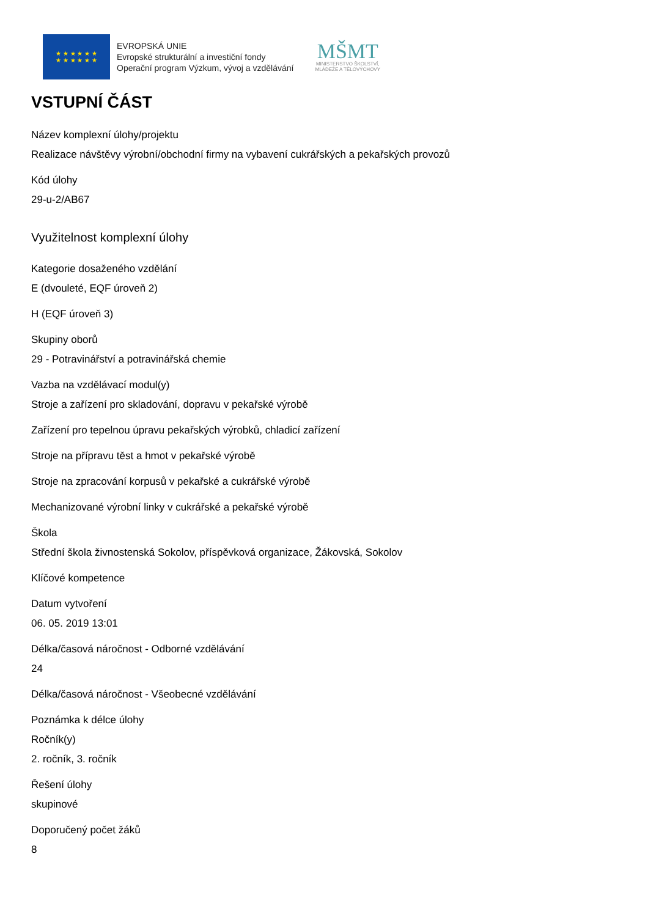★ ★ ★ ★ ★ ★
★ ★ ★ ★ ★ ★
EVROPSKÁ UNIE
Evropské strukturální a investiční fondy
Operační program Výzkum, vývoj a vzdělávání
MŠMT
MINISTERSTVO ŠKOLSTVÍ,
MLÁDEŽE A TĚLOVÝCHOVY
VSTUPNÍ ČÁST
Název komplexní úlohy/projektu
Realizace návštěvy výrobní/obchodní firmy na vybavení cukrářských a pekařských provozů
Kód úlohy
29-u-2/AB67
Využitelnost komplexní úlohy
Kategorie dosaženého vzdělání
E (dvouleté, EQF úroveň 2)
H (EQF úroveň 3)
Skupiny oborů
29 - Potravinářství a potravinářská chemie
Vazba na vzdělávací modul(y)
Stroje a zařízení pro skladování, dopravu v pekařské výrobě
Zařízení pro tepelnou úpravu pekařských výrobků, chladicí zařízení
Stroje na přípravu těst a hmot v pekařské výrobě
Stroje na zpracování korpusů v pekařské a cukrářské výrobě
Mechanizované výrobní linky v cukrářské a pekařské výrobě
Škola
Střední škola živnostenská Sokolov, příspěvková organizace, Žákovská, Sokolov
Klíčové kompetence
Datum vytvoření
06. 05. 2019 13:01
Délka/časová náročnost - Odborné vzdělávání
24
Délka/časová náročnost - Všeobecné vzdělávání
Poznámka k délce úlohy
Ročník(y)
2. ročník, 3. ročník
Řešení úlohy
skupinové
Doporučený počet žáků
8